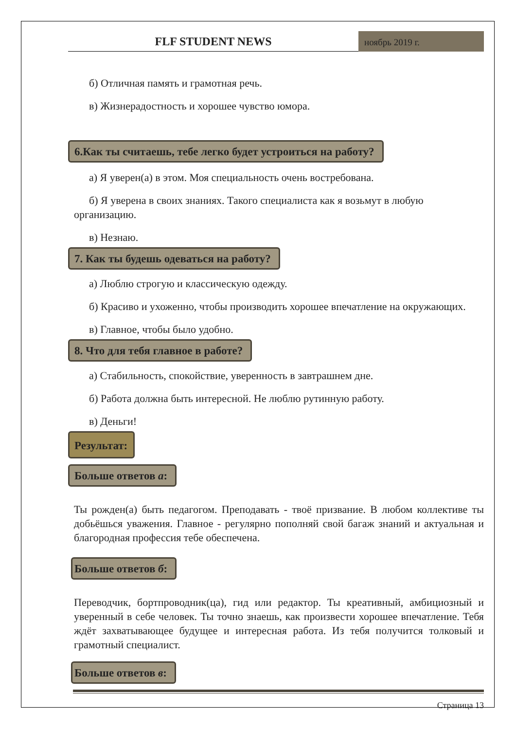FLF STUDENT NEWS
ноябрь 2019 г.
б) Отличная память и грамотная речь.
в) Жизнерадостность и хорошее чувство юмора.
6.Как ты считаешь, тебе легко будет устроиться на работу?
а) Я уверен(а) в этом. Моя специальность очень востребована.
б) Я уверена в своих знаниях. Такого специалиста как я возьмут в любую организацию.
в) Незнаю.
7. Как ты будешь одеваться на работу?
а) Люблю строгую и классическую одежду.
б) Красиво и ухоженно, чтобы производить хорошее впечатление на окружающих.
в) Главное, чтобы было удобно.
8. Что для тебя главное в работе?
а) Стабильность, спокойствие, уверенность в завтрашнем дне.
б) Работа должна быть интересной. Не люблю рутинную работу.
в) Деньги!
Результат:
Больше ответов а:
Ты рожден(а) быть педагогом. Преподавать - твоё призвание. В любом коллективе ты добьёшься уважения. Главное - регулярно пополняй свой багаж знаний и актуальная и благородная профессия тебе обеспечена.
Больше ответов б:
Переводчик, бортпроводник(ца), гид или редактор. Ты креативный, амбициозный и уверенный в себе человек. Ты точно знаешь, как произвести хорошее впечатление. Тебя ждёт захватывающее будущее и интересная работа. Из тебя получится толковый и грамотный специалист.
Больше ответов в:
Страница 13